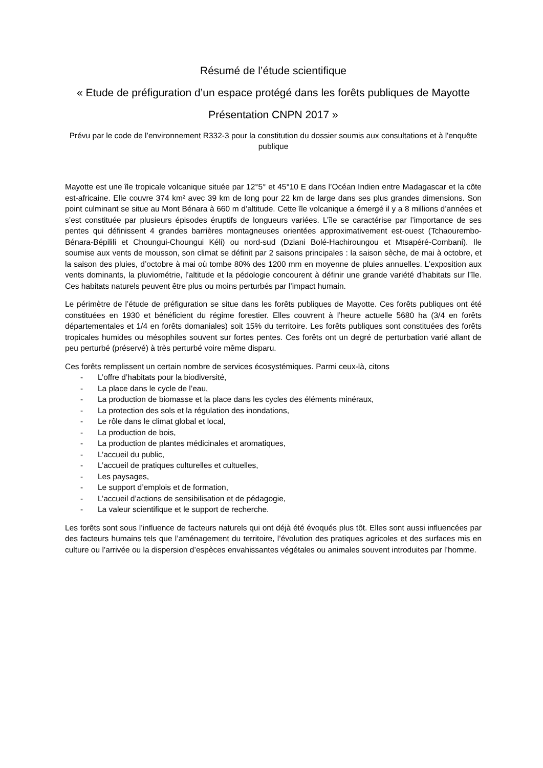Résumé de l’étude scientifique
« Etude de préfiguration d’un espace protégé dans les forêts publiques de Mayotte
Présentation CNPN 2017 »
Prévu par le code de l’environnement R332-3 pour la constitution du dossier soumis aux consultations et à l'enquête publique
Mayotte est une île tropicale volcanique située par 12°5° et 45°10 E dans l’Océan Indien entre Madagascar et la côte est-africaine. Elle couvre 374 km² avec 39 km de long pour 22 km de large dans ses plus grandes dimensions. Son point culminant se situe au Mont Bénara à 660 m d’altitude. Cette île volcanique a émergé il y a 8 millions d’années et s’est constituée par plusieurs épisodes éruptifs de longueurs variées. L’île se caractérise par l’importance de ses pentes qui définissent 4 grandes barrières montagneuses orientées approximativement est-ouest (Tchaourembo-Bénara-Bépilili et Choungui-Choungui Kéli) ou nord-sud (Dziani Bolé-Hachiroungou et Mtsapéré-Combani). Ile soumise aux vents de mousson, son climat se définit par 2 saisons principales : la saison sèche, de mai à octobre, et la saison des pluies, d’octobre à mai où tombe 80% des 1200 mm en moyenne de pluies annuelles. L’exposition aux vents dominants, la pluviométrie, l’altitude et la pédologie concourent à définir une grande variété d’habitats sur l’île. Ces habitats naturels peuvent être plus ou moins perturbés par l’impact humain.
Le périmètre de l’étude de préfiguration se situe dans les forêts publiques de Mayotte. Ces forêts publiques ont été constituées en 1930 et bénéficient du régime forestier. Elles couvrent à l’heure actuelle 5680 ha (3/4 en forêts départementales et 1/4 en forêts domaniales) soit 15% du territoire. Les forêts publiques sont constituées des forêts tropicales humides ou mésophiles souvent sur fortes pentes. Ces forêts ont un degré de perturbation varié allant de peu perturbé (préservé) à très perturbé voire même disparu.
Ces forêts remplissent un certain nombre de services écosystémiques. Parmi ceux-là, citons
- L’offre d’habitats pour la biodiversité,
- La place dans le cycle de l’eau,
- La production de biomasse et la place dans les cycles des éléments minéraux,
- La protection des sols et la régulation des inondations,
- Le rôle dans le climat global et local,
- La production de bois,
- La production de plantes médicinales et aromatiques,
- L’accueil du public,
- L’accueil de pratiques culturelles et cultuelles,
- Les paysages,
- Le support d’emplois et de formation,
- L’accueil d’actions de sensibilisation et de pédagogie,
- La valeur scientifique et le support de recherche.
Les forêts sont sous l’influence de facteurs naturels qui ont déjà été évoqués plus tôt. Elles sont aussi influencées par des facteurs humains tels que l’aménagement du territoire, l’évolution des pratiques agricoles et des surfaces mis en culture ou l’arrivée ou la dispersion d’espèces envahissantes végétales ou animales souvent introduites par l’homme.